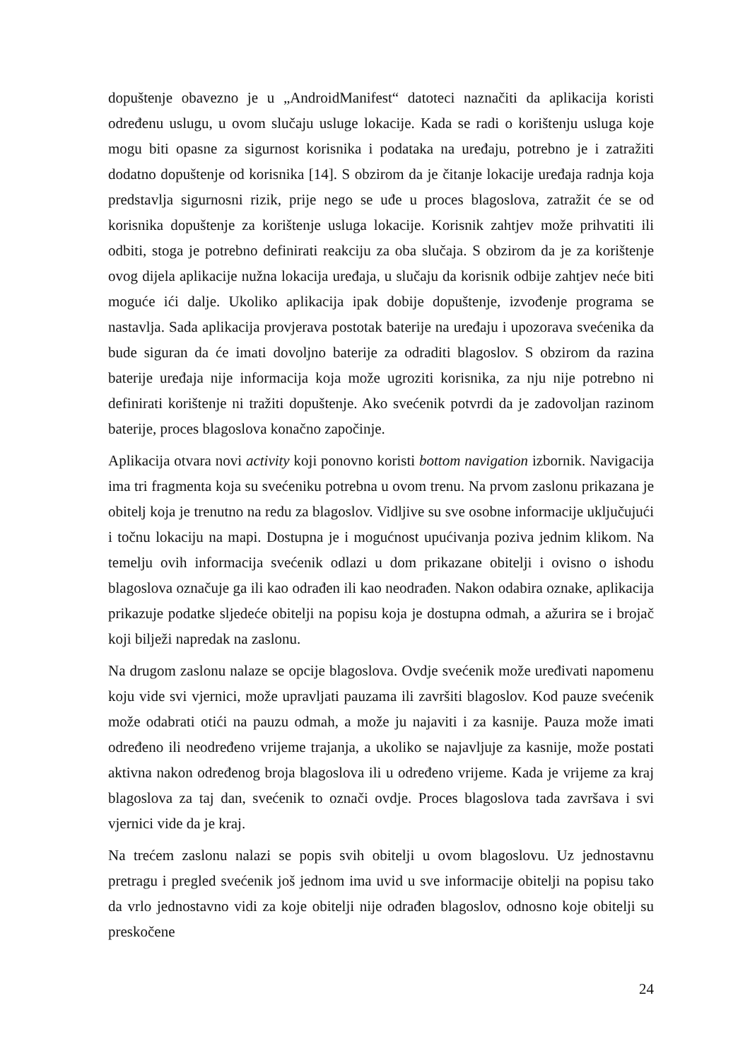dopuštenje obavezno je u „AndroidManifest“ datoteci naznačiti da aplikacija koristi određenu uslugu, u ovom slučaju usluge lokacije. Kada se radi o korištenju usluga koje mogu biti opasne za sigurnost korisnika i podataka na uređaju, potrebno je i zatražiti dodatno dopuštenje od korisnika [14]. S obzirom da je čitanje lokacije uređaja radnja koja predstavlja sigurnosni rizik, prije nego se uđe u proces blagoslova, zatražit će se od korisnika dopuštenje za korištenje usluga lokacije. Korisnik zahtjev može prihvatiti ili odbiti, stoga je potrebno definirati reakciju za oba slučaja. S obzirom da je za korištenje ovog dijela aplikacije nužna lokacija uređaja, u slučaju da korisnik odbije zahtjev neće biti moguće ići dalje. Ukoliko aplikacija ipak dobije dopuštenje, izvođenje programa se nastavlja. Sada aplikacija provjerava postotak baterije na uređaju i upozorava svećenika da bude siguran da će imati dovoljno baterije za odraditi blagoslov. S obzirom da razina baterije uređaja nije informacija koja može ugroziti korisnika, za nju nije potrebno ni definirati korištenje ni tražiti dopuštenje. Ako svećenik potvrdi da je zadovoljan razinom baterije, proces blagoslova konačno započinje.
Aplikacija otvara novi activity koji ponovno koristi bottom navigation izbornik. Navigacija ima tri fragmenta koja su svećeniku potrebna u ovom trenu. Na prvom zaslonu prikazana je obitelj koja je trenutno na redu za blagoslov. Vidljive su sve osobne informacije uključujući i točnu lokaciju na mapi. Dostupna je i mogućnost upućivanja poziva jednim klikom. Na temelju ovih informacija svećenik odlazi u dom prikazane obitelji i ovisno o ishodu blagoslova označuje ga ili kao odrađen ili kao neodrađen. Nakon odabira oznake, aplikacija prikazuje podatke sljedeće obitelji na popisu koja je dostupna odmah, a ažurira se i brojač koji bilježi napredak na zaslonu.
Na drugom zaslonu nalaze se opcije blagoslova. Ovdje svećenik može uređivati napomenu koju vide svi vjernici, može upravljati pauzama ili završiti blagoslov. Kod pauze svećenik može odabrati otići na pauzu odmah, a može ju najaviti i za kasnije. Pauza može imati određeno ili neodređeno vrijeme trajanja, a ukoliko se najavljuje za kasnije, može postati aktivna nakon određenog broja blagoslova ili u određeno vrijeme. Kada je vrijeme za kraj blagoslova za taj dan, svećenik to označi ovdje. Proces blagoslova tada završava i svi vjernici vide da je kraj.
Na trećem zaslonu nalazi se popis svih obitelji u ovom blagoslovu. Uz jednostavnu pretragu i pregled svećenik još jednom ima uvid u sve informacije obitelji na popisu tako da vrlo jednostavno vidi za koje obitelji nije odrađen blagoslov, odnosno koje obitelji su preskočene
24